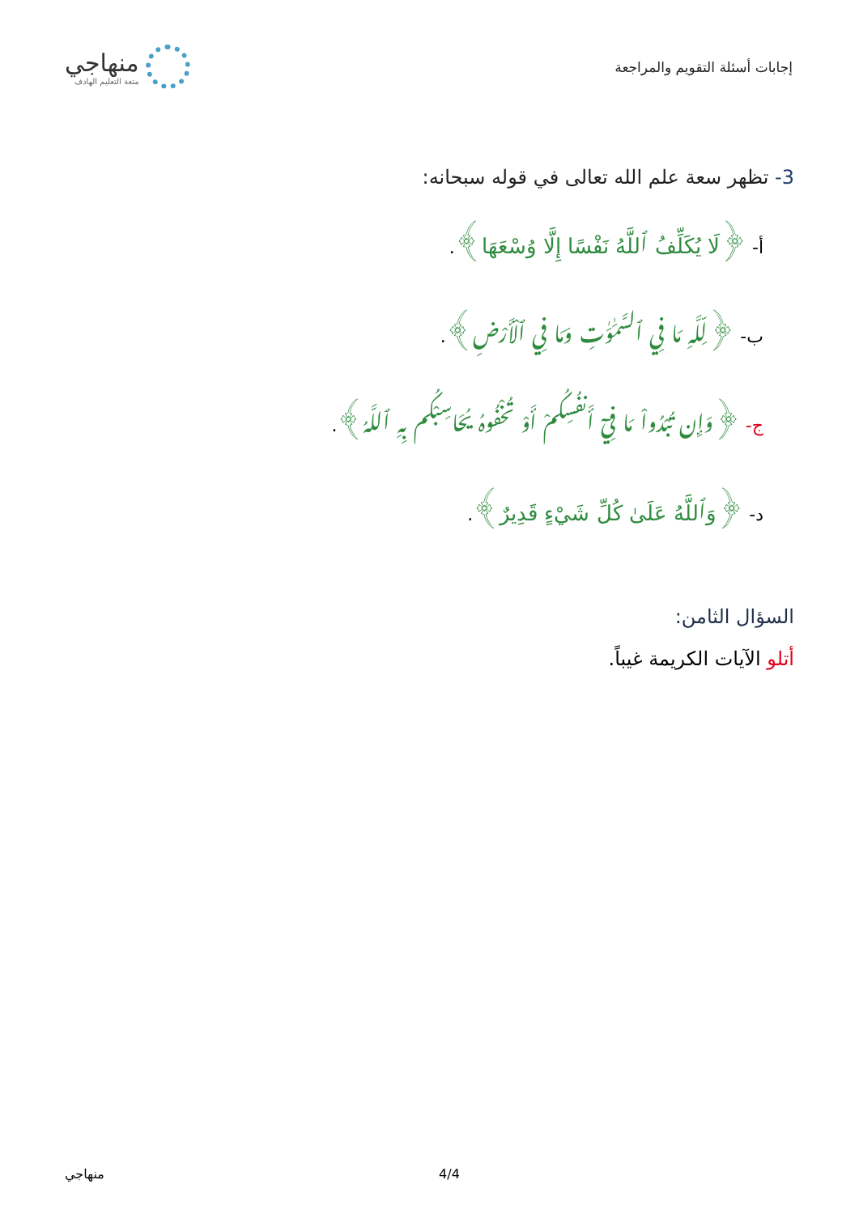إجابات أسئلة التقويم والمراجعة
منهاجي
متعة التعليم الهادف
3- تظهر سعة علم الله تعالى في قوله سبحانه:
أ- ﴿لَا يُكَلِّفُ ٱللَّهُ نَفْسًا إِلَّا وُسْعَهَا﴾.
ب- ﴿لِّلَّهِ مَا فِي ٱلسَّمَٰوَٰتِ وَمَا فِي ٱلْأَرْضِ﴾.
ج- ﴿وَإِن تُبْدُواْ مَا فِيٓ أَنفُسِكُمْ أَوْ تُخْفُوهُ يُحَاسِبْكُم بِهِ ٱللَّهُ﴾.
د- ﴿وَٱللَّهُ عَلَىٰ كُلِّ شَيْءٍ قَدِيرٌ﴾.
السؤال الثامن:
أتلو الآيات الكريمة غيباً.
منهاجي 4/4